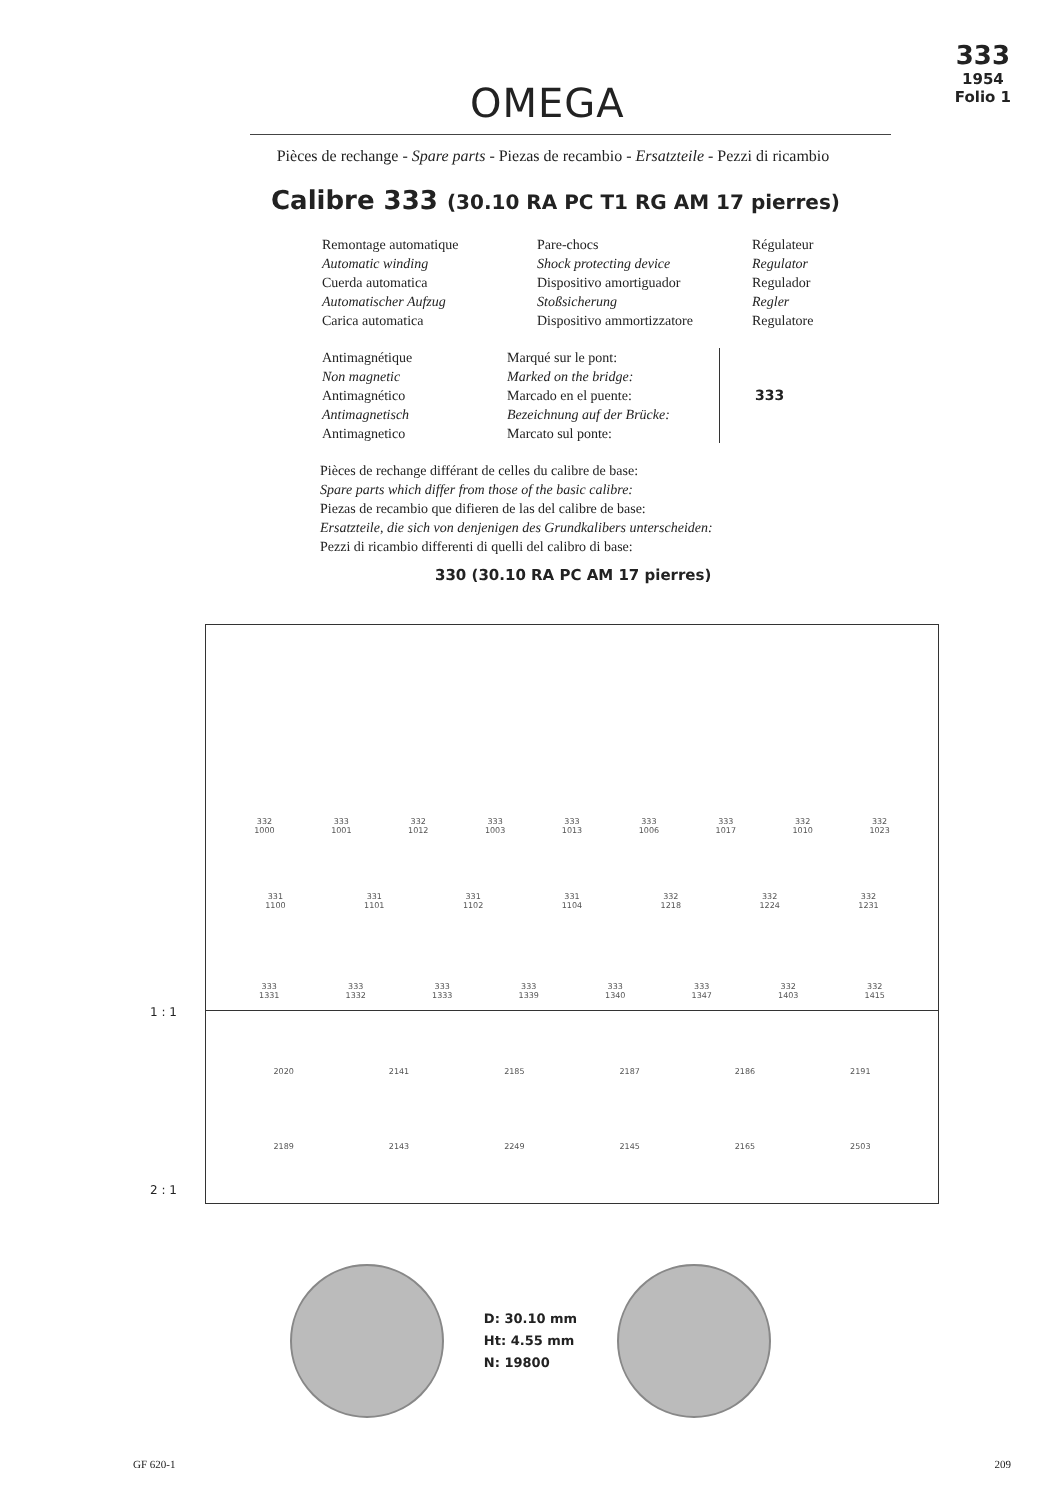OMEGA
333
1954
Folio 1
Pièces de rechange - Spare parts - Piezas de recambio - Ersatzteile - Pezzi di ricambio
Calibre 333 (30.10 RA PC T1 RG AM 17 pierres)
Remontage automatique
Automatic winding
Cuerda automatica
Automatischer Aufzug
Carica automatica
Pare-chocs
Shock protecting device
Dispositivo amortiguador
Stoßsicherung
Dispositivo ammortizzatore
Régulateur
Regulator
Regulador
Regler
Regulatore
Antimagnétique
Non magnetic
Antimagnético
Antimagnetisch
Antimagnetico
Marqué sur le pont:
Marked on the bridge:
Marcado en el puente:
Bezeichnung auf der Brücke:
Marcato sul ponte:
333
Pièces de rechange différant de celles du calibre de base:
Spare parts which differ from those of the basic calibre:
Piezas de recambio que difieren de las del calibre de base:
Ersatzteile, die sich von denjenigen des Grundkalibers unterscheiden:
Pezzi di ricambio differenti di quelli del calibro di base:
330 (30.10 RA PC AM 17 pierres)
332
1000
333
1001
332
1012
333
1003
333
1013
333
1006
333
1017
332
1010
332
1023
331
1100
331
1101
331
1102
331
1104
332
1218
332
1224
332
1231
333
1331
333
1332
333
1333
333
1339
333
1340
333
1347
332
1403
332
1415
2020
2141
2185
2187
2186
2191
2189
2143
2249
2145
2165
2503
1 : 1
2 : 1
D: 30.10 mm
Ht: 4.55 mm
N: 19800
GF 620-1 209